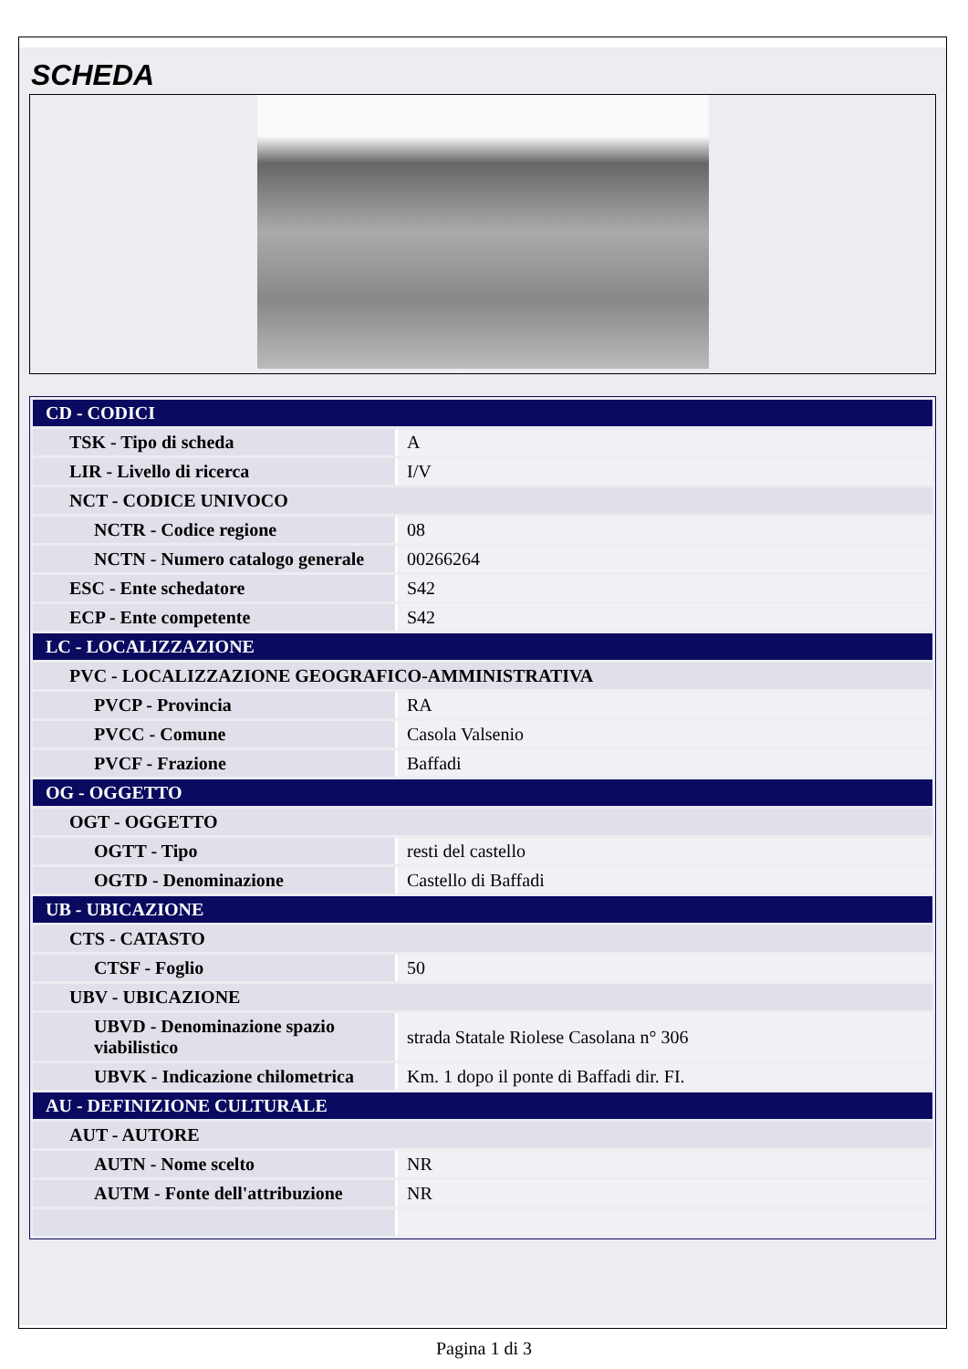SCHEDA
| CD - CODICI | |
| TSK - Tipo di scheda | A |
| LIR - Livello di ricerca | I/V |
| NCT - CODICE UNIVOCO | |
| NCTR - Codice regione | 08 |
| NCTN - Numero catalogo generale | 00266264 |
| ESC - Ente schedatore | S42 |
| ECP - Ente competente | S42 |
| LC - LOCALIZZAZIONE | |
| PVC - LOCALIZZAZIONE GEOGRAFICO-AMMINISTRATIVA | |
| PVCP - Provincia | RA |
| PVCC - Comune | Casola Valsenio |
| PVCF - Frazione | Baffadi |
| OG - OGGETTO | |
| OGT - OGGETTO | |
| OGTT - Tipo | resti del castello |
| OGTD - Denominazione | Castello di Baffadi |
| UB - UBICAZIONE | |
| CTS - CATASTO | |
| CTSF - Foglio | 50 |
| UBV - UBICAZIONE | |
| UBVD - Denominazione spazio viabilistico | strada Statale Riolese Casolana n° 306 |
| UBVK - Indicazione chilometrica | Km. 1 dopo il ponte di Baffadi dir. FI. |
| AU - DEFINIZIONE CULTURALE | |
| AUT - AUTORE | |
| AUTN - Nome scelto | NR |
| AUTM - Fonte dell'attribuzione | NR |
Pagina 1 di 3